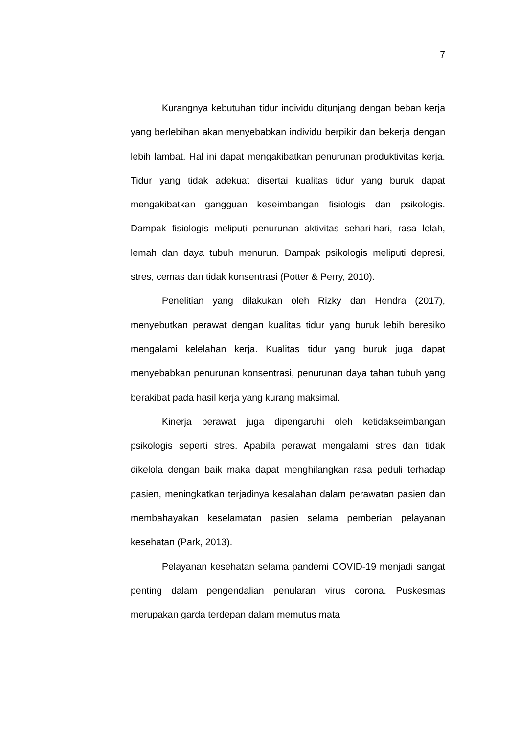7
Kurangnya kebutuhan tidur individu ditunjang dengan beban kerja yang berlebihan akan menyebabkan individu berpikir dan bekerja dengan lebih lambat. Hal ini dapat mengakibatkan penurunan produktivitas kerja. Tidur yang tidak adekuat disertai kualitas tidur yang buruk dapat mengakibatkan gangguan keseimbangan fisiologis dan psikologis. Dampak fisiologis meliputi penurunan aktivitas sehari-hari, rasa lelah, lemah dan daya tubuh menurun. Dampak psikologis meliputi depresi, stres, cemas dan tidak konsentrasi (Potter & Perry, 2010).
Penelitian yang dilakukan oleh Rizky dan Hendra (2017), menyebutkan perawat dengan kualitas tidur yang buruk lebih beresiko mengalami kelelahan kerja. Kualitas tidur yang buruk juga dapat menyebabkan penurunan konsentrasi, penurunan daya tahan tubuh yang berakibat pada hasil kerja yang kurang maksimal.
Kinerja perawat juga dipengaruhi oleh ketidakseimbangan psikologis seperti stres. Apabila perawat mengalami stres dan tidak dikelola dengan baik maka dapat menghilangkan rasa peduli terhadap pasien, meningkatkan terjadinya kesalahan dalam perawatan pasien dan membahayakan keselamatan pasien selama pemberian pelayanan kesehatan (Park, 2013).
Pelayanan kesehatan selama pandemi COVID-19 menjadi sangat penting dalam pengendalian penularan virus corona. Puskesmas merupakan garda terdepan dalam memutus mata